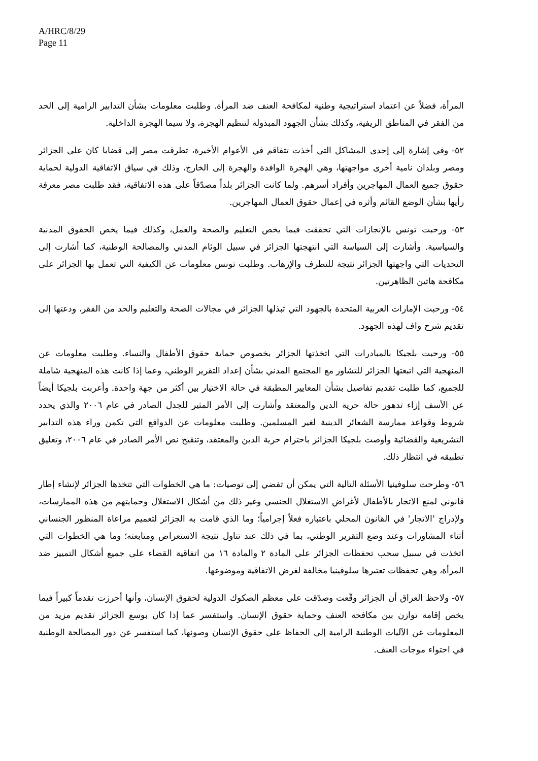A/HRC/8/29
Page 11
المرأة، فضلاً عن اعتماد استراتيجية وطنية لمكافحة العنف ضد المرأة. وطلبت معلومات بشأن التدابير الرامية إلى الحد من الفقر في المناطق الريفية، وكذلك بشأن الجهود المبذولة لتنظيم الهجرة، ولا سيما الهجرة الداخلية.
٥٢- وفي إشارة إلى إحدى المشاكل التي أخذت تتفاقم في الأعوام الأخيرة، تطرقت مصر إلى قضايا كان على الجزائر ومصر وبلدان نامية أخرى مواجهتها، وهي الهجرة الوافدة والهجرة إلى الخارج، وذلك في سياق الاتفاقية الدولية لحماية حقوق جميع العمال المهاجرين وأفراد أسرهم. ولما كانت الجزائر بلداً مصدّقاً على هذه الاتفاقية، فقد طلبت مصر معرفة رأيها بشأن الوضع القائم وأثره في إعمال حقوق العمال المهاجرين.
٥٣- ورحبت تونس بالإنجازات التي تحققت فيما يخص التعليم والصحة والعمل، وكذلك فيما يخص الحقوق المدنية والسياسية. وأشارت إلى السياسة التي انتهجتها الجزائر في سبيل الوئام المدني والمصالحة الوطنية، كما أشارت إلى التحديات التي واجهتها الجزائر نتيجة للتطرف والإرهاب. وطلبت تونس معلومات عن الكيفية التي تعمل بها الجزائر على مكافحة هاتين الظاهرتين.
٥٤- ورحبت الإمارات العربية المتحدة بالجهود التي تبذلها الجزائر في مجالات الصحة والتعليم والحد من الفقر، ودعتها إلى تقديم شرح واف لهذه الجهود.
٥٥- ورحبت بلجيكا بالمبادرات التي اتخذتها الجزائر بخصوص حماية حقوق الأطفال والنساء. وطلبت معلومات عن المنهجية التي اتبعتها الجزائر للتشاور مع المجتمع المدني بشأن إعداد التقرير الوطني، وعما إذا كانت هذه المنهجية شاملة للجميع، كما طلبت تقديم تفاصيل بشأن المعايير المطبقة في حالة الاختيار بين أكثر من جهة واحدة. وأعربت بلجيكا أيضاً عن الأسف إزاء تدهور حالة حرية الدين والمعتقد وأشارت إلى الأمر المثير للجدل الصادر في عام ٢٠٠٦ والذي يحدد شروط وقواعد ممارسة الشعائر الدينية لغير المسلمين. وطلبت معلومات عن الدوافع التي تكمن وراء هذه التدابير التشريعية والقضائية وأوصت بلجيكا الجزائر باحترام حرية الدين والمعتقد، وتنقيح نص الأمر الصادر في عام ٢٠٠٦، وتعليق تطبيقه في انتظار ذلك.
٥٦- وطرحت سلوفينيا الأسئلة التالية التي يمكن أن تفضي إلى توصيات: ما هي الخطوات التي تتخذها الجزائر لإنشاء إطار قانوني لمنع الاتجار بالأطفال لأغراض الاستغلال الجنسي وغير ذلك من أشكال الاستغلال وحمايتهم من هذه الممارسات، ولإدراج 'الاتجار' في القانون المحلي باعتباره فعلاً إجرامياً؛ وما الذي قامت به الجزائر لتعميم مراعاة المنظور الجنساني أثناء المشاورات وعند وضع التقرير الوطني، بما في ذلك عند تناول نتيجة الاستعراض ومتابعته؛ وما هي الخطوات التي اتخذت في سبيل سحب تحفظات الجزائر على المادة ٢ والمادة ١٦ من اتفاقية القضاء على جميع أشكال التمييز ضد المرأة، وهي تحفظات تعتبرها سلوفينيا مخالفة لغرض الاتفاقية وموضوعها.
٥٧- ولاحظ العراق أن الجزائر وقّعت وصدّقت على معظم الصكوك الدولية لحقوق الإنسان، وأنها أحرزت تقدماً كبيراً فيما يخص إقامة توازن بين مكافحة العنف وحماية حقوق الإنسان. واستفسر عما إذا كان بوسع الجزائر تقديم مزيد من المعلومات عن الآليات الوطنية الرامية إلى الحفاظ على حقوق الإنسان وصونها، كما استفسر عن دور المصالحة الوطنية في احتواء موجات العنف.